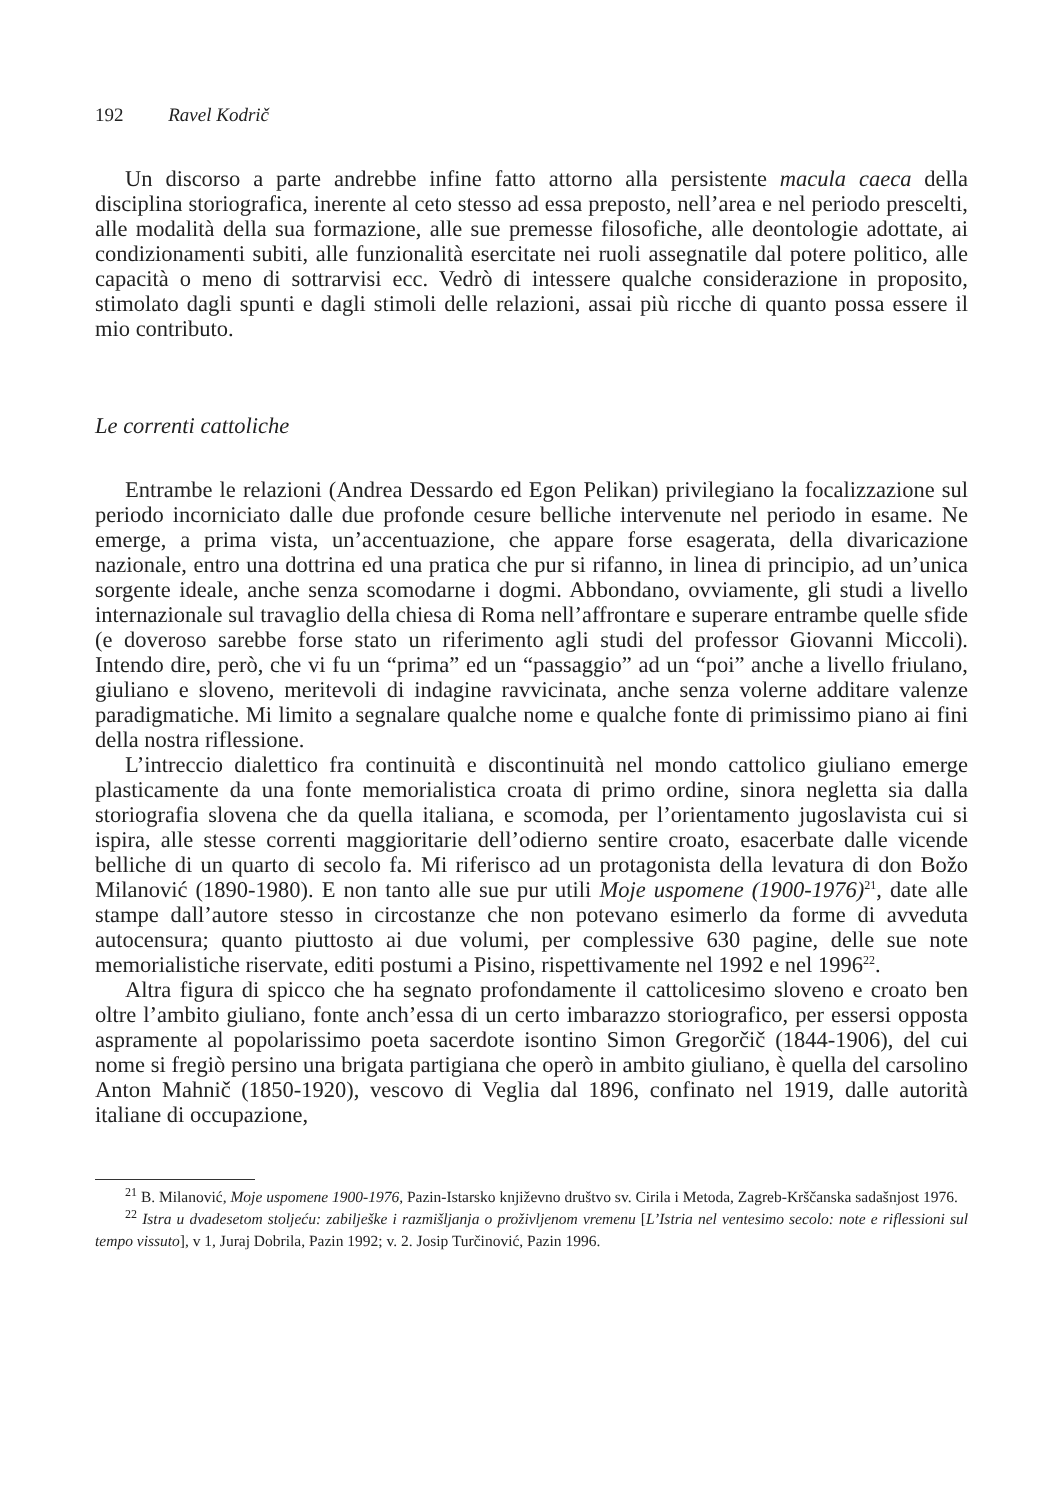192 Ravel Kodrič
Un discorso a parte andrebbe infine fatto attorno alla persistente macula caeca della disciplina storiografica, inerente al ceto stesso ad essa preposto, nell’area e nel periodo prescelti, alle modalità della sua formazione, alle sue premesse filosofiche, alle deontologie adottate, ai condizionamenti subiti, alle funzionalità esercitate nei ruoli assegnatile dal potere politico, alle capacità o meno di sottrarvisi ecc. Vedrò di intessere qualche considerazione in proposito, stimolato dagli spunti e dagli stimoli delle relazioni, assai più ricche di quanto possa essere il mio contributo.
Le correnti cattoliche
Entrambe le relazioni (Andrea Dessardo ed Egon Pelikan) privilegiano la focalizzazione sul periodo incorniciato dalle due profonde cesure belliche intervenute nel periodo in esame. Ne emerge, a prima vista, un’accentuazione, che appare forse esagerata, della divaricazione nazionale, entro una dottrina ed una pratica che pur si rifanno, in linea di principio, ad un’unica sorgente ideale, anche senza scomodarne i dogmi. Abbondano, ovviamente, gli studi a livello internazionale sul travaglio della chiesa di Roma nell’affrontare e superare entrambe quelle sfide (e doveroso sarebbe forse stato un riferimento agli studi del professor Giovanni Miccoli). Intendo dire, però, che vi fu un “prima” ed un “passaggio” ad un “poi” anche a livello friulano, giuliano e sloveno, meritevoli di indagine ravvicinata, anche senza volerne additare valenze paradigmatiche. Mi limito a segnalare qualche nome e qualche fonte di primissimo piano ai fini della nostra riflessione.
L’intreccio dialettico fra continuità e discontinuità nel mondo cattolico giuliano emerge plasticamente da una fonte memorialistica croata di primo ordine, sinora negletta sia dalla storiografia slovena che da quella italiana, e scomoda, per l’orientamento jugoslavista cui si ispira, alle stesse correnti maggioritarie dell’odierno sentire croato, esacerbate dalle vicende belliche di un quarto di secolo fa. Mi riferisco ad un protagonista della levatura di don Božo Milanović (1890-1980). E non tanto alle sue pur utili Moje uspomene (1900-1976)<sup>21</sup>, date alle stampe dall’autore stesso in circostanze che non potevano esimerlo da forme di avveduta autocensura; quanto piuttosto ai due volumi, per complessive 630 pagine, delle sue note memorialistiche riservate, editi postumi a Pisino, rispettivamente nel 1992 e nel 1996<sup>22</sup>.
Altra figura di spicco che ha segnato profondamente il cattolicesimo sloveno e croato ben oltre l’ambito giuliano, fonte anch’essa di un certo imbarazzo storiografico, per essersi opposta aspramente al popolarissimo poeta sacerdote isontino Simon Gregorčič (1844-1906), del cui nome si fregiò persino una brigata partigiana che operò in ambito giuliano, è quella del carsolino Anton Mahnič (1850-1920), vescovo di Veglia dal 1896, confinato nel 1919, dalle autorità italiane di occupazione,
<sup>21</sup> B. Milanović, Moje uspomene 1900-1976, Pazin-Istarsko književno društvo sv. Cirila i Metoda, Zagreb-Krščanska sadašnjost 1976.
<sup>22</sup> Istra u dvadesetom stoljeću: zabilješke i razmišljanja o proživljenom vremenu [L’Istria nel ventesimo secolo: note e riflessioni sul tempo vissuto], v 1, Juraj Dobrila, Pazin 1992; v. 2. Josip Turčinović, Pazin 1996.